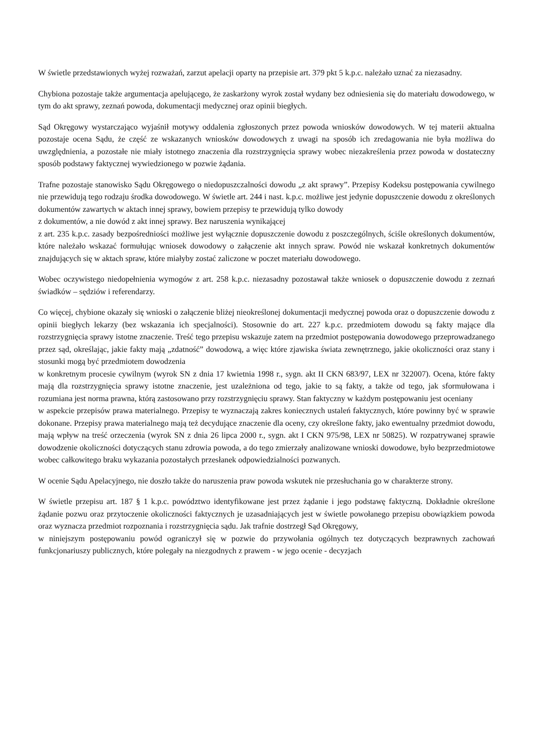W świetle przedstawionych wyżej rozważań, zarzut apelacji oparty na przepisie art. 379 pkt 5 k.p.c. należało uznać za niezasadny.
Chybiona pozostaje także argumentacja apelującego, że zaskarżony wyrok został wydany bez odniesienia się do materiału dowodowego, w tym do akt sprawy, zeznań powoda, dokumentacji medycznej oraz opinii biegłych.
Sąd Okręgowy wystarczająco wyjaśnił motywy oddalenia zgłoszonych przez powoda wniosków dowodowych. W tej materii aktualna pozostaje ocena Sądu, że część ze wskazanych wniosków dowodowych z uwagi na sposób ich zredagowania nie była możliwa do uwzględnienia, a pozostałe nie miały istotnego znaczenia dla rozstrzygnięcia sprawy wobec niezakreślenia przez powoda w dostateczny sposób podstawy faktycznej wywiedzionego w pozwie żądania.
Trafne pozostaje stanowisko Sądu Okręgowego o niedopuszczalności dowodu „z akt sprawy”. Przepisy Kodeksu postępowania cywilnego nie przewidują tego rodzaju środka dowodowego. W świetle art. 244 i nast. k.p.c. możliwe jest jedynie dopuszczenie dowodu z określonych dokumentów zawartych w aktach innej sprawy, bowiem przepisy te przewidują tylko dowody
z dokumentów, a nie dowód z akt innej sprawy. Bez naruszenia wynikającej
z art. 235 k.p.c. zasady bezpośredniości możliwe jest wyłącznie dopuszczenie dowodu z poszczególnych, ściśle określonych dokumentów, które należało wskazać formułując wniosek dowodowy o załączenie akt innych spraw. Powód nie wskazał konkretnych dokumentów znajdujących się w aktach spraw, które miałyby zostać zaliczone w poczet materiału dowodowego.
Wobec oczywistego niedopełnienia wymogów z art. 258 k.p.c. niezasadny pozostawał także wniosek o dopuszczenie dowodu z zeznań świadków – sędziów i referendarzy.
Co więcej, chybione okazały się wnioski o załączenie bliżej nieokreślonej dokumentacji medycznej powoda oraz o dopuszczenie dowodu z opinii biegłych lekarzy (bez wskazania ich specjalności). Stosownie do art. 227 k.p.c. przedmiotem dowodu są fakty mające dla rozstrzygnięcia sprawy istotne znaczenie. Treść tego przepisu wskazuje zatem na przedmiot postępowania dowodowego przeprowadzanego przez sąd, określając, jakie fakty mają „zdatność” dowodową, a więc które zjawiska świata zewnętrznego, jakie okoliczności oraz stany i stosunki mogą być przedmiotem dowodzenia
w konkretnym procesie cywilnym (wyrok SN z dnia 17 kwietnia 1998 r., sygn. akt II CKN 683/97, LEX nr 322007). Ocena, które fakty mają dla rozstrzygnięcia sprawy istotne znaczenie, jest uzależniona od tego, jakie to są fakty, a także od tego, jak sformułowana i rozumiana jest norma prawna, którą zastosowano przy rozstrzygnięciu sprawy. Stan faktyczny w każdym postępowaniu jest oceniany
w aspekcie przepisów prawa materialnego. Przepisy te wyznaczają zakres koniecznych ustaleń faktycznych, które powinny być w sprawie dokonane. Przepisy prawa materialnego mają też decydujące znaczenie dla oceny, czy określone fakty, jako ewentualny przedmiot dowodu, mają wpływ na treść orzeczenia (wyrok SN z dnia 26 lipca 2000 r., sygn. akt I CKN 975/98, LEX nr 50825). W rozpatrywanej sprawie dowodzenie okoliczności dotyczących stanu zdrowia powoda, a do tego zmierzały analizowane wnioski dowodowe, było bezprzedmiotowe wobec całkowitego braku wykazania pozostałych przesłanek odpowiedzialności pozwanych.
W ocenie Sądu Apelacyjnego, nie doszło także do naruszenia praw powoda wskutek nie przesłuchania go w charakterze strony.
W świetle przepisu art. 187 § 1 k.p.c. powództwo identyfikowane jest przez żądanie i jego podstawę faktyczną. Dokładnie określone żądanie pozwu oraz przytoczenie okoliczności faktycznych je uzasadniających jest w świetle powołanego przepisu obowiązkiem powoda oraz wyznacza przedmiot rozpoznania i rozstrzygnięcia sądu. Jak trafnie dostrzegł Sąd Okręgowy,
w niniejszym postępowaniu powód ograniczył się w pozwie do przywołania ogólnych tez dotyczących bezprawnych zachowań funkcjonariuszy publicznych, które polegały na niezgodnych z prawem - w jego ocenie - decyzjach